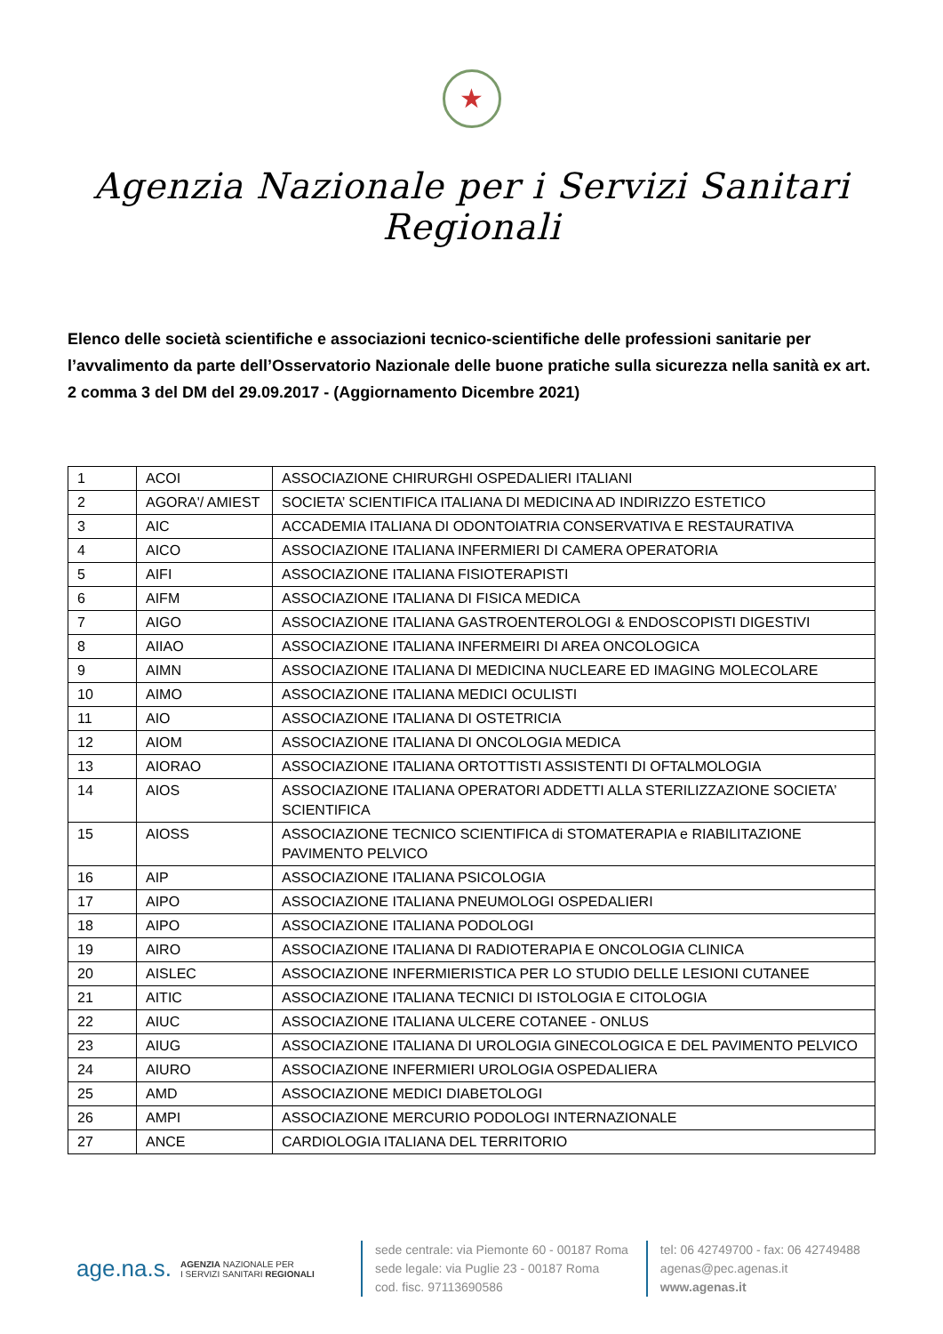★
Agenzia Nazionale per i Servizi Sanitari Regionali
Elenco delle società scientifiche e associazioni tecnico-scientifiche delle professioni sanitarie per l’avvalimento da parte dell’Osservatorio Nazionale delle buone pratiche sulla sicurezza nella sanità ex art. 2 comma 3 del DM del 29.09.2017 - (Aggiornamento Dicembre 2021)
| 1 | ACOI | ASSOCIAZIONE CHIRURGHI OSPEDALIERI ITALIANI |
| 2 | AGORA'/ AMIEST | SOCIETA’ SCIENTIFICA ITALIANA DI MEDICINA AD INDIRIZZO ESTETICO |
| 3 | AIC | ACCADEMIA ITALIANA DI ODONTOIATRIA CONSERVATIVA E RESTAURATIVA |
| 4 | AICO | ASSOCIAZIONE ITALIANA INFERMIERI DI CAMERA OPERATORIA |
| 5 | AIFI | ASSOCIAZIONE ITALIANA FISIOTERAPISTI |
| 6 | AIFM | ASSOCIAZIONE ITALIANA DI FISICA MEDICA |
| 7 | AIGO | ASSOCIAZIONE ITALIANA GASTROENTEROLOGI & ENDOSCOPISTI DIGESTIVI |
| 8 | AIIAO | ASSOCIAZIONE ITALIANA INFERMEIRI DI AREA ONCOLOGICA |
| 9 | AIMN | ASSOCIAZIONE ITALIANA DI MEDICINA NUCLEARE ED IMAGING MOLECOLARE |
| 10 | AIMO | ASSOCIAZIONE ITALIANA MEDICI OCULISTI |
| 11 | AIO | ASSOCIAZIONE ITALIANA DI OSTETRICIA |
| 12 | AIOM | ASSOCIAZIONE ITALIANA DI ONCOLOGIA MEDICA |
| 13 | AIORAO | ASSOCIAZIONE ITALIANA ORTOTTISTI ASSISTENTI DI OFTALMOLOGIA |
| 14 | AIOS | ASSOCIAZIONE ITALIANA OPERATORI ADDETTI ALLA STERILIZZAZIONE SOCIETA’ SCIENTIFICA |
| 15 | AIOSS | ASSOCIAZIONE TECNICO SCIENTIFICA di STOMATERAPIA e RIABILITAZIONE PAVIMENTO PELVICO |
| 16 | AIP | ASSOCIAZIONE ITALIANA PSICOLOGIA |
| 17 | AIPO | ASSOCIAZIONE ITALIANA PNEUMOLOGI OSPEDALIERI |
| 18 | AIPO | ASSOCIAZIONE ITALIANA PODOLOGI |
| 19 | AIRO | ASSOCIAZIONE ITALIANA DI RADIOTERAPIA E ONCOLOGIA CLINICA |
| 20 | AISLEC | ASSOCIAZIONE INFERMIERISTICA PER LO STUDIO DELLE LESIONI CUTANEE |
| 21 | AITIC | ASSOCIAZIONE ITALIANA TECNICI DI ISTOLOGIA E CITOLOGIA |
| 22 | AIUC | ASSOCIAZIONE ITALIANA ULCERE COTANEE - ONLUS |
| 23 | AIUG | ASSOCIAZIONE ITALIANA DI UROLOGIA GINECOLOGICA E DEL PAVIMENTO PELVICO |
| 24 | AIURO | ASSOCIAZIONE INFERMIERI UROLOGIA OSPEDALIERA |
| 25 | AMD | ASSOCIAZIONE MEDICI DIABETOLOGI |
| 26 | AMPI | ASSOCIAZIONE MERCURIO PODOLOGI INTERNAZIONALE |
| 27 | ANCE | CARDIOLOGIA ITALIANA DEL TERRITORIO |
age.na.s. AGENZIA NAZIONALE PER
I SERVIZI SANITARI REGIONALI
sede centrale: via Piemonte 60 - 00187 Roma
sede legale: via Puglie 23 - 00187 Roma
cod. fisc. 97113690586
tel: 06 42749700 - fax: 06 42749488
agenas@pec.agenas.it
www.agenas.it